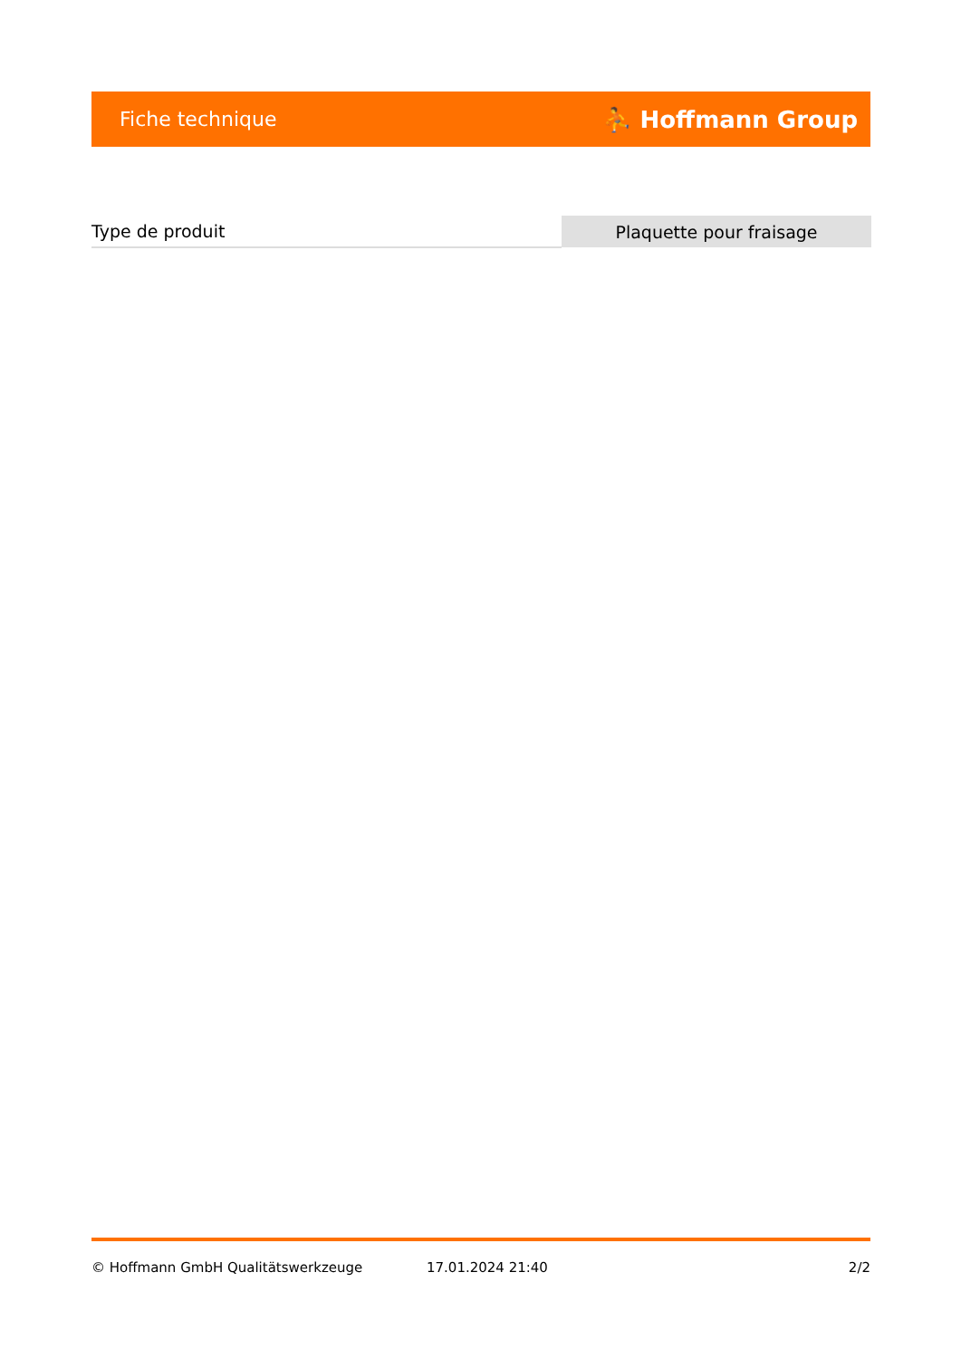Fiche technique ⛹ Hoffmann Group
| Type de produit | Plaquette pour fraisage |
© Hoffmann GmbH Qualitätswerkzeuge 17.01.2024 21:40 2/2